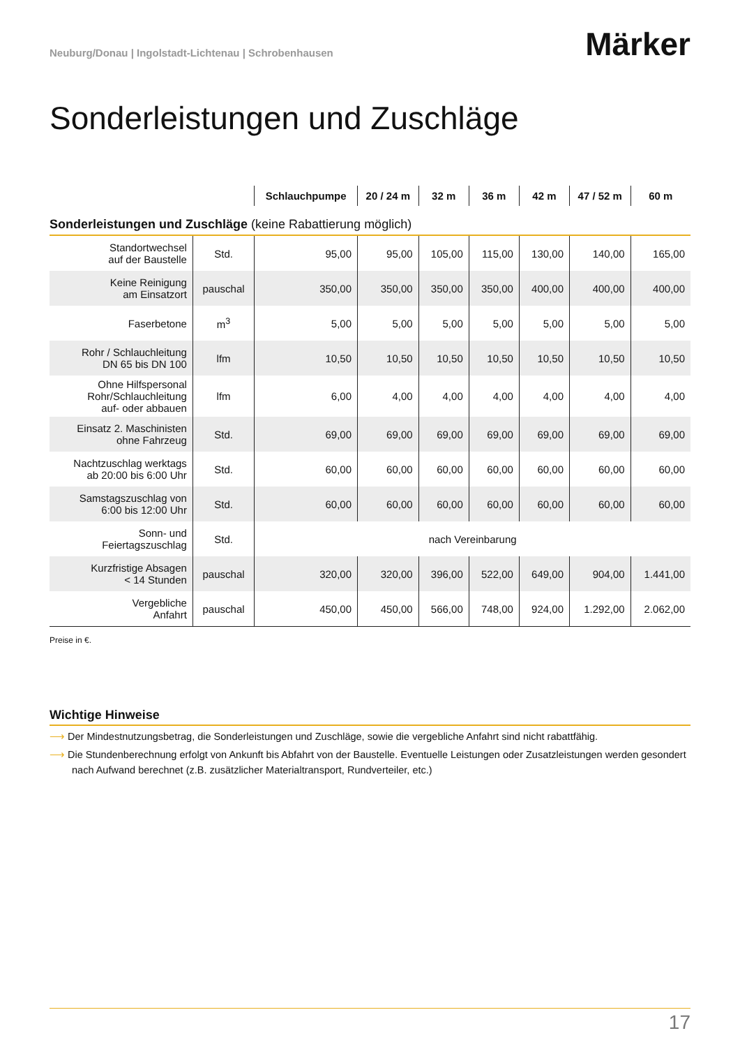Neuburg/Donau | Ingolstadt-Lichtenau | Schrobenhausen
Märker
Sonderleistungen und Zuschläge
| | | Schlauchpumpe | 20 / 24 m | 32 m | 36 m | 42 m | 47 / 52 m | 60 m |
| --- | --- | --- | --- | --- | --- | --- | --- | --- |
| Sonderleistungen und Zuschläge (keine Rabattierung möglich) | | | | | | | | |
| Standortwechsel auf der Baustelle | Std. | 95,00 | 95,00 | 105,00 | 115,00 | 130,00 | 140,00 | 165,00 |
| Keine Reinigung am Einsatzort | pauschal | 350,00 | 350,00 | 350,00 | 350,00 | 400,00 | 400,00 | 400,00 |
| Faserbetone | m<sup>3</sup> | 5,00 | 5,00 | 5,00 | 5,00 | 5,00 | 5,00 | 5,00 |
| Rohr / Schlauchleitung DN 65 bis DN 100 | lfm | 10,50 | 10,50 | 10,50 | 10,50 | 10,50 | 10,50 | 10,50 |
| Ohne Hilfspersonal Rohr/Schlauchleitung auf- oder abbauen | lfm | 6,00 | 4,00 | 4,00 | 4,00 | 4,00 | 4,00 | 4,00 |
| Einsatz 2. Maschinisten ohne Fahrzeug | Std. | 69,00 | 69,00 | 69,00 | 69,00 | 69,00 | 69,00 | 69,00 |
| Nachtzuschlag werktags ab 20:00 bis 6:00 Uhr | Std. | 60,00 | 60,00 | 60,00 | 60,00 | 60,00 | 60,00 | 60,00 |
| Samstagszuschlag von 6:00 bis 12:00 Uhr | Std. | 60,00 | 60,00 | 60,00 | 60,00 | 60,00 | 60,00 | 60,00 |
| Sonn- und Feiertagszuschlag | Std. | nach Vereinbarung | | | | | | |
| Kurzfristige Absagen < 14 Stunden | pauschal | 320,00 | 320,00 | 396,00 | 522,00 | 649,00 | 904,00 | 1.441,00 |
| Vergebliche Anfahrt | pauschal | 450,00 | 450,00 | 566,00 | 748,00 | 924,00 | 1.292,00 | 2.062,00 |
Preise in €.
Wichtige Hinweise
⟶ Der Mindestnutzungsbetrag, die Sonderleistungen und Zuschläge, sowie die vergebliche Anfahrt sind nicht rabattfähig.
⟶ Die Stundenberechnung erfolgt von Ankunft bis Abfahrt von der Baustelle. Eventuelle Leistungen oder Zusatzleistungen werden gesondert nach Aufwand berechnet (z.B. zusätzlicher Materialtransport, Rundverteiler, etc.)
17